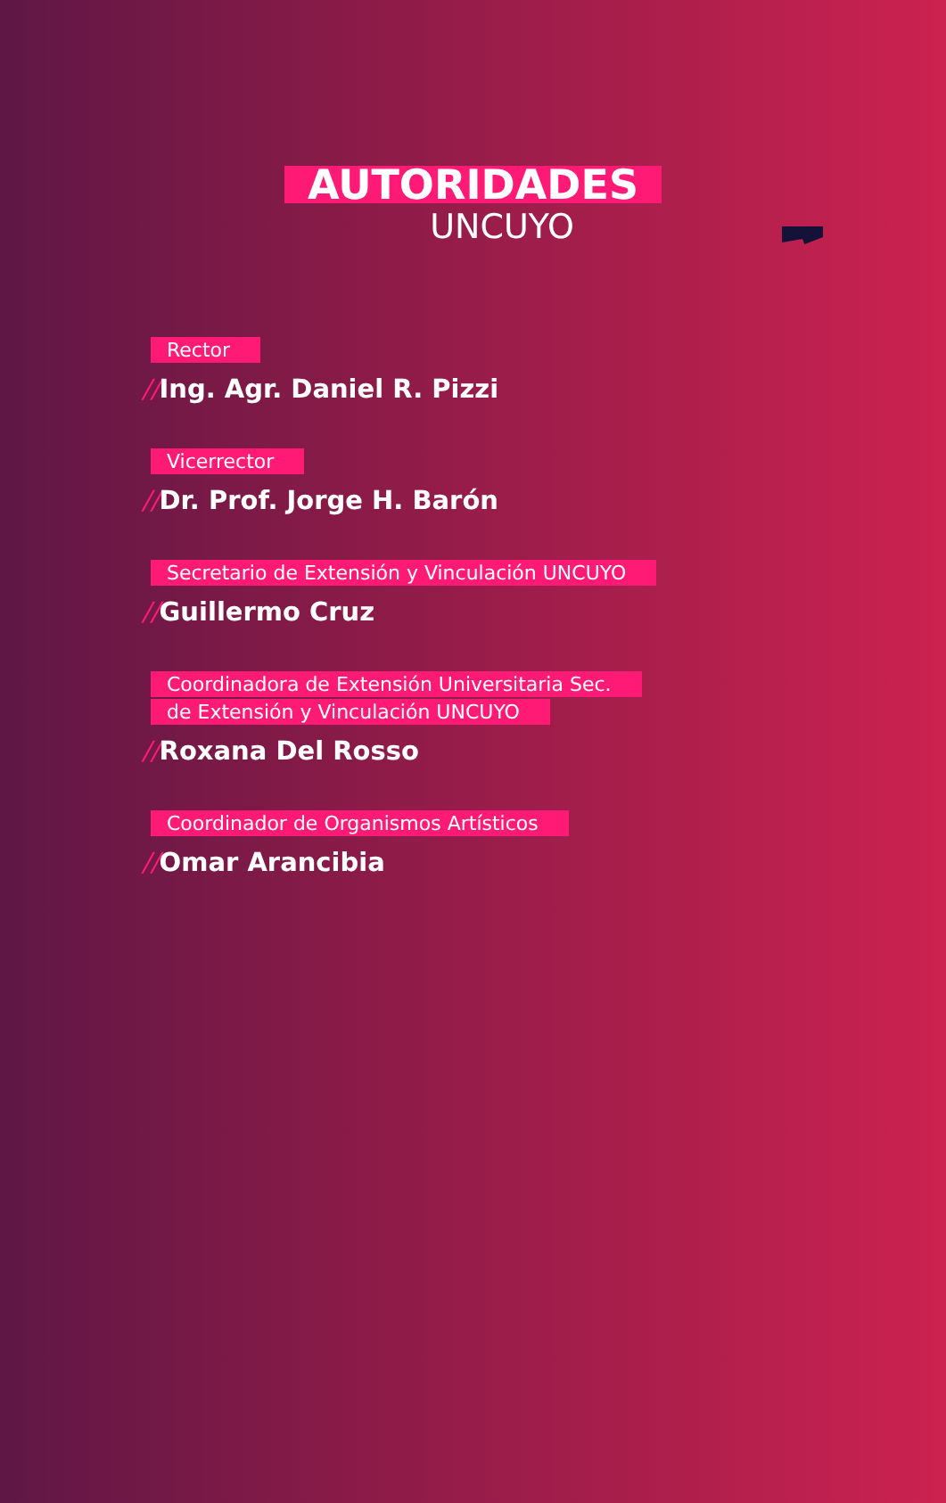AUTORIDADES
UNCUYO
Rector
//Ing. Agr. Daniel R. Pizzi
Vicerrector
//Dr. Prof. Jorge H. Barón
Secretario de Extensión y Vinculación UNCUYO
//Guillermo Cruz
Coordinadora de Extensión Universitaria Sec.
de Extensión y Vinculación UNCUYO
//Roxana Del Rosso
Coordinador de Organismos Artísticos
//Omar Arancibia